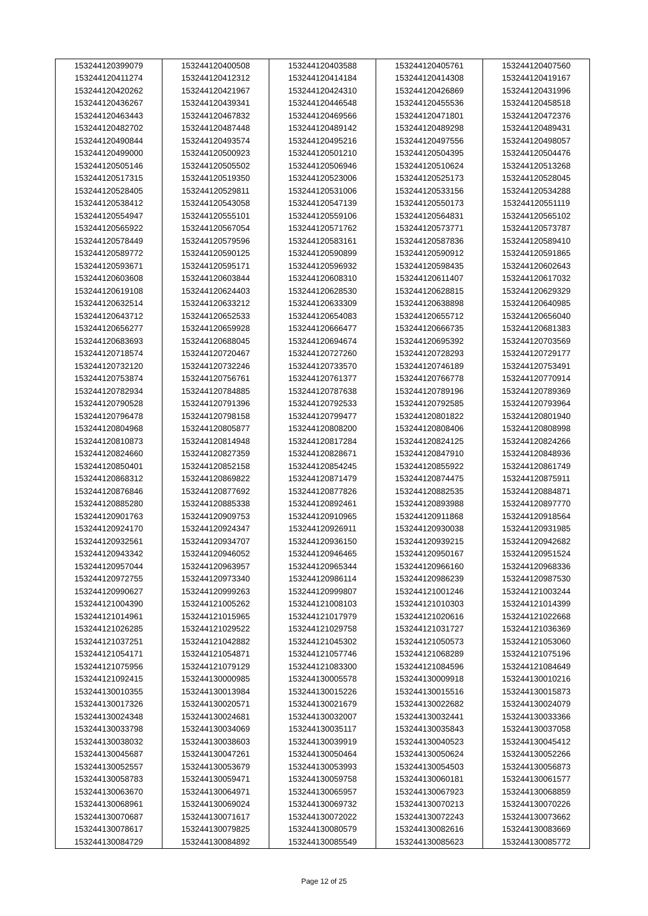| 153244120399079 | 153244120400508 | 153244120403588 | 153244120405761 | 153244120407560 |
| 153244120411274 | 153244120412312 | 153244120414184 | 153244120414308 | 153244120419167 |
| 153244120420262 | 153244120421967 | 153244120424310 | 153244120426869 | 153244120431996 |
| 153244120436267 | 153244120439341 | 153244120446548 | 153244120455536 | 153244120458518 |
| 153244120463443 | 153244120467832 | 153244120469566 | 153244120471801 | 153244120472376 |
| 153244120482702 | 153244120487448 | 153244120489142 | 153244120489298 | 153244120489431 |
| 153244120490844 | 153244120493574 | 153244120495216 | 153244120497556 | 153244120498057 |
| 153244120499000 | 153244120500923 | 153244120501210 | 153244120504395 | 153244120504476 |
| 153244120505146 | 153244120505502 | 153244120506946 | 153244120510624 | 153244120513268 |
| 153244120517315 | 153244120519350 | 153244120523006 | 153244120525173 | 153244120528045 |
| 153244120528405 | 153244120529811 | 153244120531006 | 153244120533156 | 153244120534288 |
| 153244120538412 | 153244120543058 | 153244120547139 | 153244120550173 | 153244120551119 |
| 153244120554947 | 153244120555101 | 153244120559106 | 153244120564831 | 153244120565102 |
| 153244120565922 | 153244120567054 | 153244120571762 | 153244120573771 | 153244120573787 |
| 153244120578449 | 153244120579596 | 153244120583161 | 153244120587836 | 153244120589410 |
| 153244120589772 | 153244120590125 | 153244120590899 | 153244120590912 | 153244120591865 |
| 153244120593671 | 153244120595171 | 153244120596932 | 153244120598435 | 153244120602643 |
| 153244120603608 | 153244120603844 | 153244120608310 | 153244120611407 | 153244120617032 |
| 153244120619108 | 153244120624403 | 153244120628530 | 153244120628815 | 153244120629329 |
| 153244120632514 | 153244120633212 | 153244120633309 | 153244120638898 | 153244120640985 |
| 153244120643712 | 153244120652533 | 153244120654083 | 153244120655712 | 153244120656040 |
| 153244120656277 | 153244120659928 | 153244120666477 | 153244120666735 | 153244120681383 |
| 153244120683693 | 153244120688045 | 153244120694674 | 153244120695392 | 153244120703569 |
| 153244120718574 | 153244120720467 | 153244120727260 | 153244120728293 | 153244120729177 |
| 153244120732120 | 153244120732246 | 153244120733570 | 153244120746189 | 153244120753491 |
| 153244120753874 | 153244120756761 | 153244120761377 | 153244120766778 | 153244120770914 |
| 153244120782934 | 153244120784885 | 153244120787638 | 153244120789196 | 153244120789369 |
| 153244120790528 | 153244120791396 | 153244120792533 | 153244120792585 | 153244120793964 |
| 153244120796478 | 153244120798158 | 153244120799477 | 153244120801822 | 153244120801940 |
| 153244120804968 | 153244120805877 | 153244120808200 | 153244120808406 | 153244120808998 |
| 153244120810873 | 153244120814948 | 153244120817284 | 153244120824125 | 153244120824266 |
| 153244120824660 | 153244120827359 | 153244120828671 | 153244120847910 | 153244120848936 |
| 153244120850401 | 153244120852158 | 153244120854245 | 153244120855922 | 153244120861749 |
| 153244120868312 | 153244120869822 | 153244120871479 | 153244120874475 | 153244120875911 |
| 153244120876846 | 153244120877692 | 153244120877826 | 153244120882535 | 153244120884871 |
| 153244120885280 | 153244120885338 | 153244120892461 | 153244120893988 | 153244120897770 |
| 153244120901763 | 153244120909753 | 153244120910965 | 153244120911868 | 153244120918564 |
| 153244120924170 | 153244120924347 | 153244120926911 | 153244120930038 | 153244120931985 |
| 153244120932561 | 153244120934707 | 153244120936150 | 153244120939215 | 153244120942682 |
| 153244120943342 | 153244120946052 | 153244120946465 | 153244120950167 | 153244120951524 |
| 153244120957044 | 153244120963957 | 153244120965344 | 153244120966160 | 153244120968336 |
| 153244120972755 | 153244120973340 | 153244120986114 | 153244120986239 | 153244120987530 |
| 153244120990627 | 153244120999263 | 153244120999807 | 153244121001246 | 153244121003244 |
| 153244121004390 | 153244121005262 | 153244121008103 | 153244121010303 | 153244121014399 |
| 153244121014961 | 153244121015965 | 153244121017979 | 153244121020616 | 153244121022668 |
| 153244121026285 | 153244121029522 | 153244121029758 | 153244121031727 | 153244121036369 |
| 153244121037251 | 153244121042882 | 153244121045302 | 153244121050573 | 153244121053060 |
| 153244121054171 | 153244121054871 | 153244121057746 | 153244121068289 | 153244121075196 |
| 153244121075956 | 153244121079129 | 153244121083300 | 153244121084596 | 153244121084649 |
| 153244121092415 | 153244130000985 | 153244130005578 | 153244130009918 | 153244130010216 |
| 153244130010355 | 153244130013984 | 153244130015226 | 153244130015516 | 153244130015873 |
| 153244130017326 | 153244130020571 | 153244130021679 | 153244130022682 | 153244130024079 |
| 153244130024348 | 153244130024681 | 153244130032007 | 153244130032441 | 153244130033366 |
| 153244130033798 | 153244130034069 | 153244130035117 | 153244130035843 | 153244130037058 |
| 153244130038032 | 153244130038603 | 153244130039919 | 153244130040523 | 153244130045412 |
| 153244130045687 | 153244130047261 | 153244130050464 | 153244130050624 | 153244130052266 |
| 153244130052557 | 153244130053679 | 153244130053993 | 153244130054503 | 153244130056873 |
| 153244130058783 | 153244130059471 | 153244130059758 | 153244130060181 | 153244130061577 |
| 153244130063670 | 153244130064971 | 153244130065957 | 153244130067923 | 153244130068859 |
| 153244130068961 | 153244130069024 | 153244130069732 | 153244130070213 | 153244130070226 |
| 153244130070687 | 153244130071617 | 153244130072022 | 153244130072243 | 153244130073662 |
| 153244130078617 | 153244130079825 | 153244130080579 | 153244130082616 | 153244130083669 |
| 153244130084729 | 153244130084892 | 153244130085549 | 153244130085623 | 153244130085772 |
Page 12 of 25